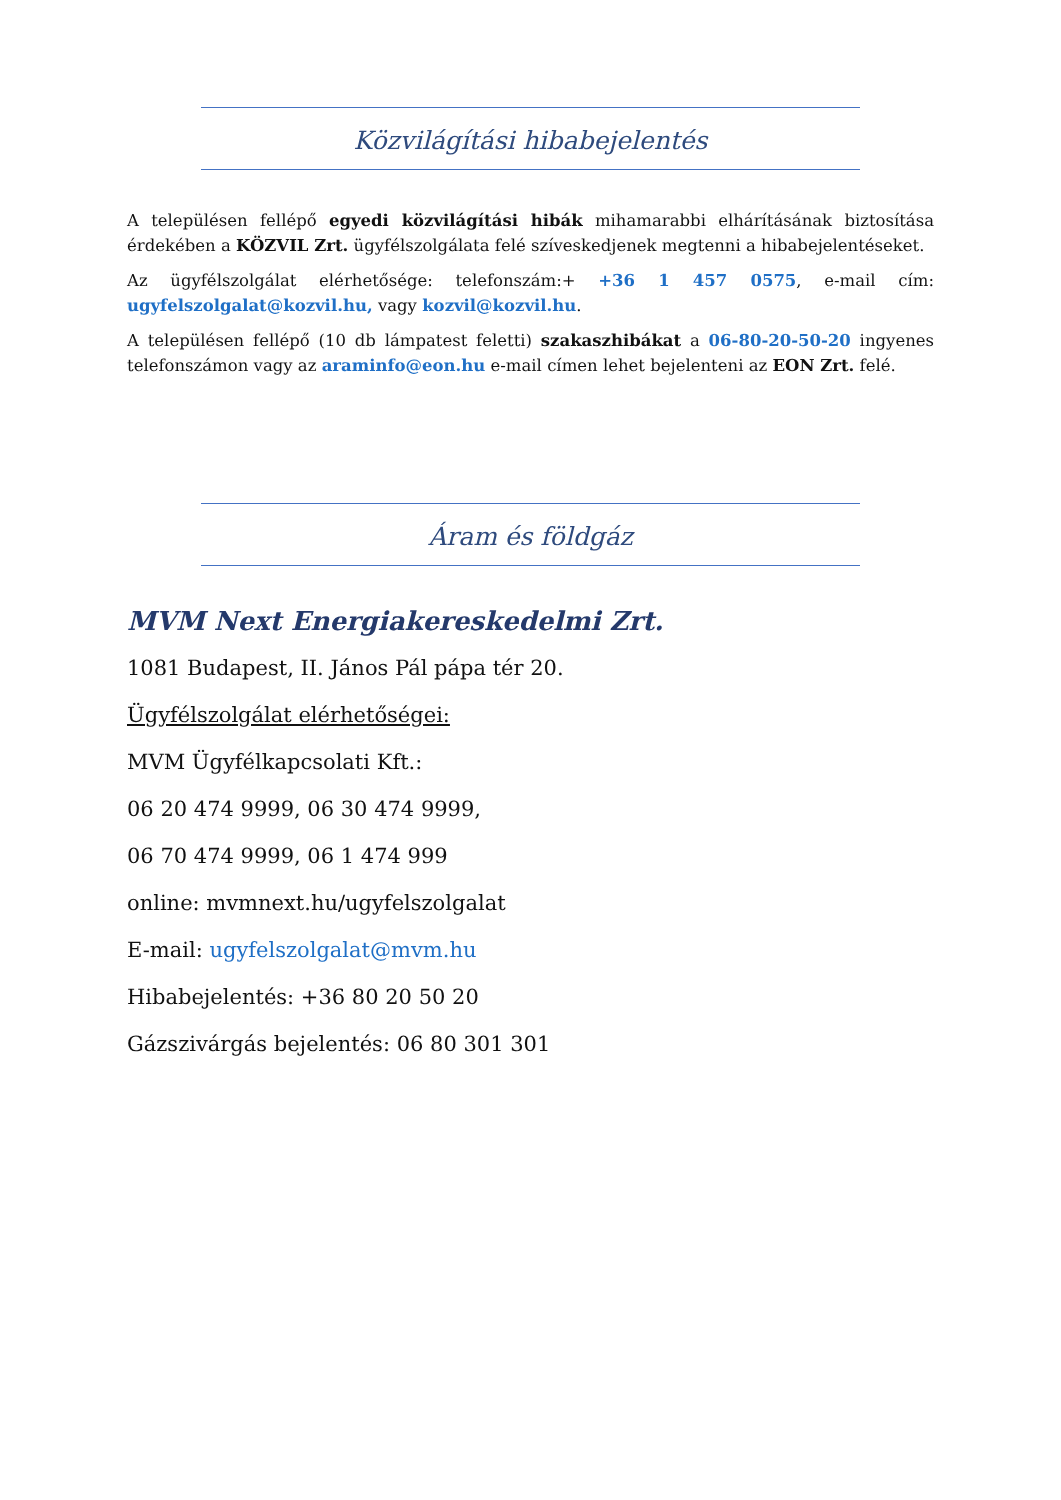Közvilágítási hibabejelentés
A településen fellépő egyedi közvilágítási hibák mihamarabbi elhárításának biztosítása érdekében a KÖZVIL Zrt. ügyfélszolgálata felé szíveskedjenek megtenni a hibabejelentéseket.
Az ügyfélszolgálat elérhetősége: telefonszám:+ +36 1 457 0575, e-mail cím: ugyfelszolgalat@kozvil.hu, vagy kozvil@kozvil.hu.
A településen fellépő (10 db lámpatest feletti) szakaszhibákat a 06-80-20-50-20 ingyenes telefonszámon vagy az araminfo@eon.hu e-mail címen lehet bejelenteni az EON Zrt. felé.
Áram és földgáz
MVM Next Energiakereskedelmi Zrt.
1081 Budapest, II. János Pál pápa tér 20.
Ügyfélszolgálat elérhetőségei:
MVM Ügyfélkapcsolati Kft.:
06 20 474 9999, 06 30 474 9999,
06 70 474 9999, 06 1 474 999
online: mvmnext.hu/ugyfelszolgalat
E-mail: ugyfelszolgalat@mvm.hu
Hibabejelentés: +36 80 20 50 20
Gázszivárgás bejelentés: 06 80 301 301